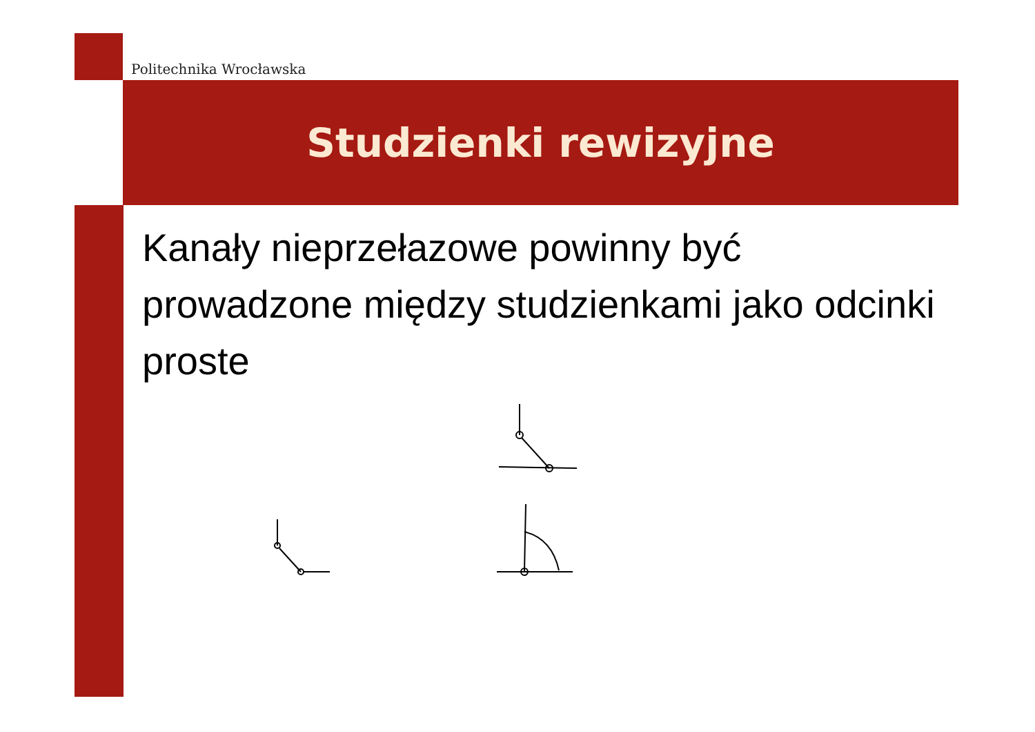Politechnika Wrocławska
Studzienki rewizyjne
Kanały nieprzełazowe powinny być prowadzone między studzienkami jako odcinki proste